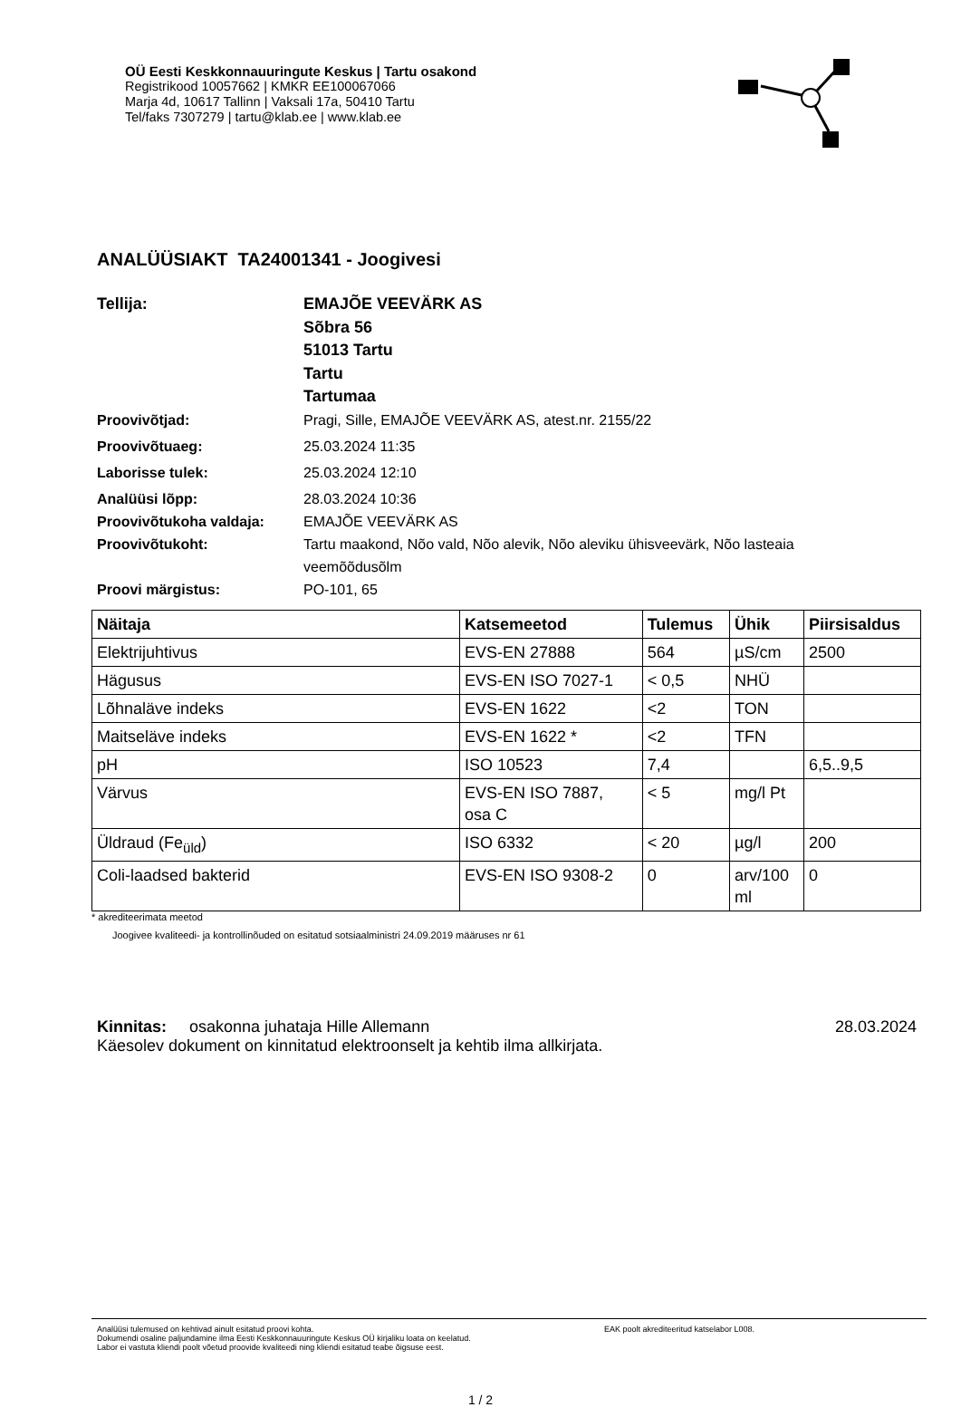OÜ Eesti Keskkonnauuringute Keskus | Tartu osakond
Registrikood 10057662 | KMKR EE100067066
Marja 4d, 10617 Tallinn | Vaksali 17a, 50410 Tartu
Tel/faks 7307279 | tartu@klab.ee | www.klab.ee
ANALÜÜSIAKT TA24001341 - Joogivesi
Tellija: EMAJÕE VEEVÄRK AS
Sõbra 56
51013 Tartu
Tartu
Tartumaa
Proovivõtjad: Pragi, Sille, EMAJÕE VEEVÄRK AS, atest.nr. 2155/22
Proovivõtuaeg: 25.03.2024 11:35
Laborisse tulek: 25.03.2024 12:10
Analüüsi lõpp: 28.03.2024 10:36
Proovivõtukoha valdaja: EMAJÕE VEEVÄRK AS
Proovivõtukoht: Tartu maakond, Nõo vald, Nõo alevik, Nõo aleviku ühisveevärk, Nõo lasteaia veemõõdusõlm
Proovi märgistus: PO-101, 65
| Näitaja | Katsemeetod | Tulemus | Ühik | Piirsisaldus |
| --- | --- | --- | --- | --- |
| Elektrijuhtivus | EVS-EN 27888 | 564 | µS/cm | 2500 |
| Hägusus | EVS-EN ISO 7027-1 | < 0,5 | NHÜ | |
| Lõhnaläve indeks | EVS-EN 1622 | <2 | TON | |
| Maitseläve indeks | EVS-EN 1622 * | <2 | TFN | |
| pH | ISO 10523 | 7,4 | | 6,5..9,5 |
| Värvus | EVS-EN ISO 7887, osa C | < 5 | mg/l Pt | |
| Üldraud (Fe<sub>üld</sub>) | ISO 6332 | < 20 | µg/l | 200 |
| Coli-laadsed bakterid | EVS-EN ISO 9308-2 | 0 | arv/100 ml | 0 |
* akrediteerimata meetod
Joogivee kvaliteedi- ja kontrollinõuded on esitatud sotsiaalministri 24.09.2019 määruses nr 61
Kinnitas: osakonna juhataja Hille Allemann 28.03.2024
Käesolev dokument on kinnitatud elektroonselt ja kehtib ilma allkirjata.
Analüüsi tulemused on kehtivad ainult esitatud proovi kohta.
Dokumendi osaline paljundamine ilma Eesti Keskkonnauuringute Keskus OÜ kirjaliku loata on keelatud.
Labor ei vastuta kliendi poolt võetud proovide kvaliteedi ning kliendi esitatud teabe õigsuse eest.
EAK poolt akrediteeritud katselabor L008.
1 / 2